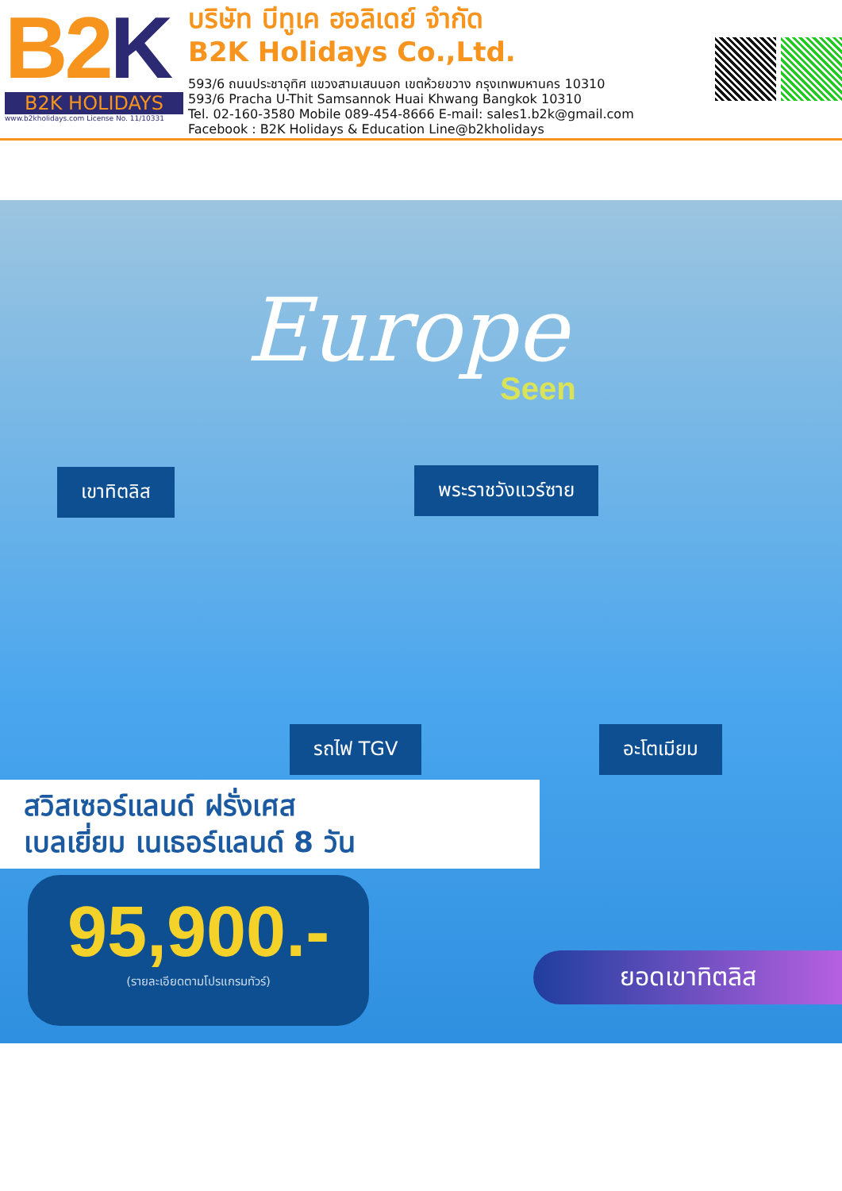B2K
B2K HOLIDAYS
www.b2kholidays.com License No. 11/10331
บริษัท บีทูเค ฮอลิเดย์ จำกัด
B2K Holidays Co.,Ltd.
593/6 ถนนประชาอุทิศ แขวงสามเสนนอก เขตห้วยขวาง กรุงเทพมหานคร 10310
593/6 Pracha U-Thit Samsannok Huai Khwang Bangkok 10310
Tel. 02-160-3580 Mobile 089-454-8666 E-mail: sales1.b2k@gmail.com
Facebook : B2K Holidays & Education Line@b2kholidays
Europe
Seen
เขาทิตลิส พระราชวังแวร์ซาย
รถไฟ TGV อะโตเมียม
สวิสเซอร์แลนด์ ฝรั่งเศส
เบลเยี่ยม เนเธอร์แลนด์ 8 วัน
95,900.-
(รายละเอียดตามโปรแกรมทัวร์)
ยอดเขาทิตลิส